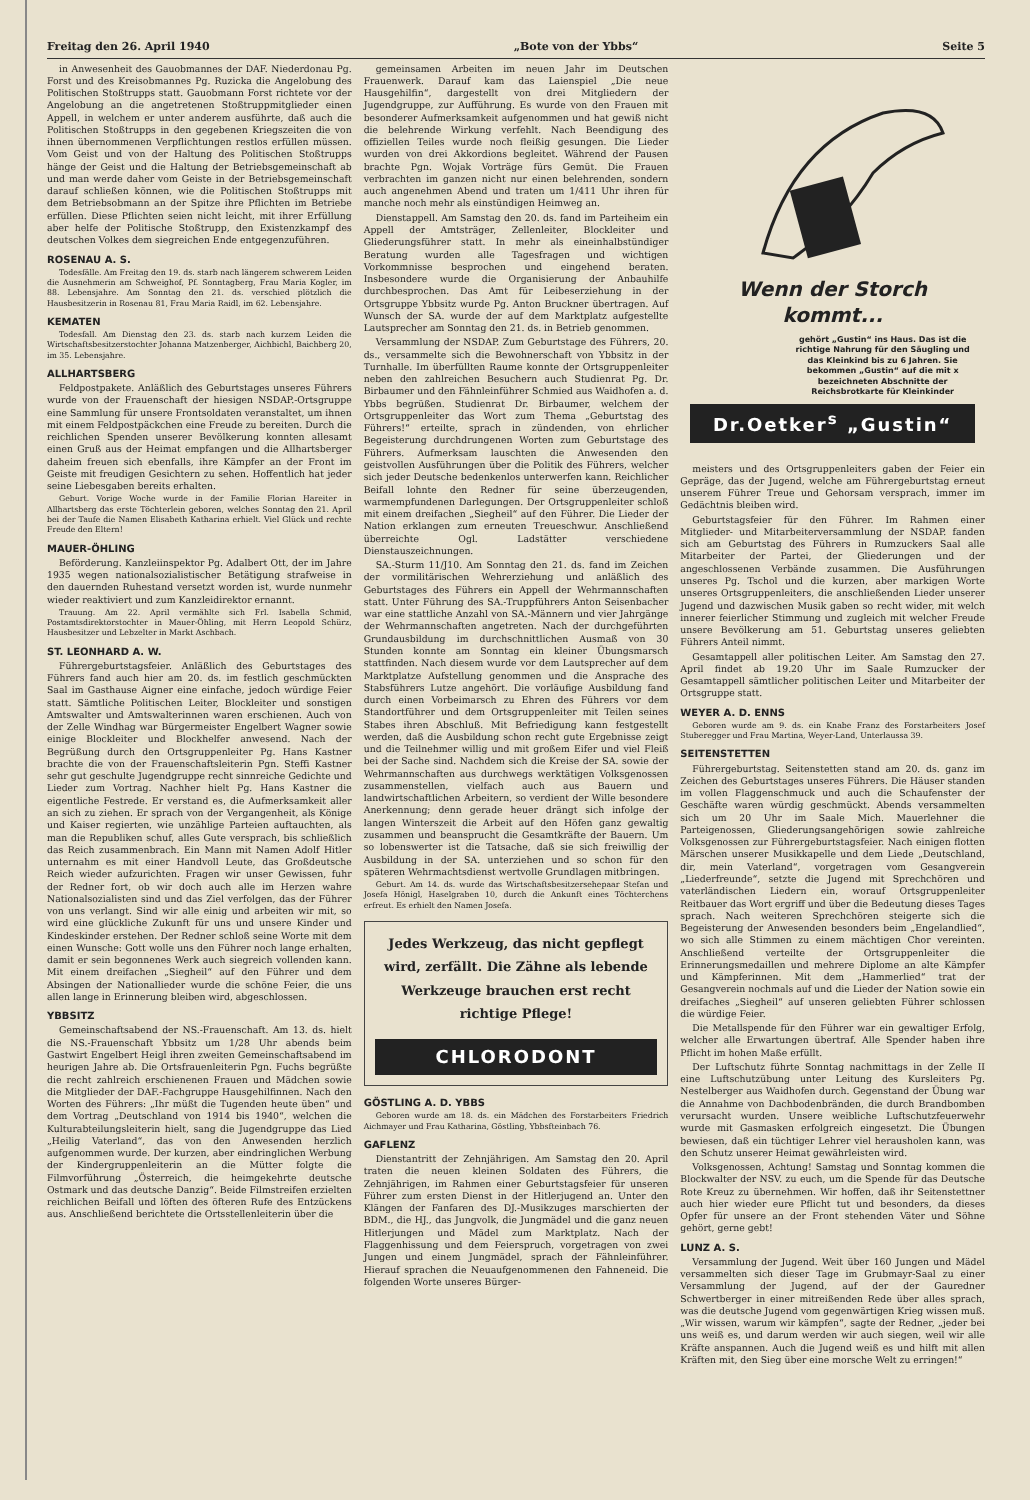Freitag den 26. April 1940 „Bote von der Ybbs“Seite 5
in Anwesenheit des Gauobmannes der DAF. Niederdonau Pg. Forst und des Kreisobmannes Pg. Ruzicka die Angelobung des Politischen Stoßtrupps statt. Gauobmann Forst richtete vor der Angelobung an die angetretenen Stoßtruppmitglieder einen Appell, in welchem er unter anderem ausführte, daß auch die Politischen Stoßtrupps in den gegebenen Kriegszeiten die von ihnen übernommenen Verpflichtungen restlos erfüllen müssen. Vom Geist und von der Haltung des Politischen Stoßtrupps hänge der Geist und die Haltung der Betriebsgemeinschaft ab und man werde daher vom Geiste in der Betriebsgemeinschaft darauf schließen können, wie die Politischen Stoßtrupps mit dem Betriebsobmann an der Spitze ihre Pflichten im Betriebe erfüllen. Diese Pflichten seien nicht leicht, mit ihrer Erfüllung aber helfe der Politische Stoßtrupp, den Existenzkampf des deutschen Volkes dem siegreichen Ende entgegenzuführen.
ROSENAU A. S.
Todesfälle. Am Freitag den 19. ds. starb nach längerem schwerem Leiden die Ausnehmerin am Schweighof, Pf. Sonntagberg, Frau Maria Kogler, im 88. Lebensjahre. Am Sonntag den 21. ds. verschied plötzlich die Hausbesitzerin in Rosenau 81, Frau Maria Raidl, im 62. Lebensjahre.
KEMATEN
Todesfall. Am Dienstag den 23. ds. starb nach kurzem Leiden die Wirtschaftsbesitzerstochter Johanna Matzenberger, Aichbichl, Baichberg 20, im 35. Lebensjahre.
ALLHARTSBERG
Feldpostpakete. Anläßlich des Geburtstages unseres Führers wurde von der Frauenschaft der hiesigen NSDAP.-Ortsgruppe eine Sammlung für unsere Frontsoldaten veranstaltet, um ihnen mit einem Feldpostpäckchen eine Freude zu bereiten. Durch die reichlichen Spenden unserer Bevölkerung konnten allesamt einen Gruß aus der Heimat empfangen und die Allhartsberger daheim freuen sich ebenfalls, ihre Kämpfer an der Front im Geiste mit freudigen Gesichtern zu sehen. Hoffentlich hat jeder seine Liebesgaben bereits erhalten.
Geburt. Vorige Woche wurde in der Familie Florian Hareiter in Allhartsberg das erste Töchterlein geboren, welches Sonntag den 21. April bei der Taufe die Namen Elisabeth Katharina erhielt. Viel Glück und rechte Freude den Eltern!
MAUER-ÖHLING
Beförderung. Kanzleiinspektor Pg. Adalbert Ott, der im Jahre 1935 wegen nationalsozialistischer Betätigung strafweise in den dauernden Ruhestand versetzt worden ist, wurde nunmehr wieder reaktiviert und zum Kanzleidirektor ernannt.
Trauung. Am 22. April vermählte sich Frl. Isabella Schmid, Postamtsdirektorstochter in Mauer-Öhling, mit Herrn Leopold Schürz, Hausbesitzer und Lebzelter in Markt Aschbach.
ST. LEONHARD A. W.
Führergeburtstagsfeier. Anläßlich des Geburtstages des Führers fand auch hier am 20. ds. im festlich geschmückten Saal im Gasthause Aigner eine einfache, jedoch würdige Feier statt. Sämtliche Politischen Leiter, Blockleiter und sonstigen Amtswalter und Amtswalterinnen waren erschienen. Auch von der Zelle Windhag war Bürgermeister Engelbert Wagner sowie einige Blockleiter und Blockhelfer anwesend. Nach der Begrüßung durch den Ortsgruppenleiter Pg. Hans Kastner brachte die von der Frauenschaftsleiterin Pgn. Steffi Kastner sehr gut geschulte Jugendgruppe recht sinnreiche Gedichte und Lieder zum Vortrag. Nachher hielt Pg. Hans Kastner die eigentliche Festrede. Er verstand es, die Aufmerksamkeit aller an sich zu ziehen. Er sprach von der Vergangenheit, als Könige und Kaiser regierten, wie unzählige Parteien auftauchten, als man die Republiken schuf, alles Gute versprach, bis schließlich das Reich zusammenbrach. Ein Mann mit Namen Adolf Hitler unternahm es mit einer Handvoll Leute, das Großdeutsche Reich wieder aufzurichten. Fragen wir unser Gewissen, fuhr der Redner fort, ob wir doch auch alle im Herzen wahre Nationalsozialisten sind und das Ziel verfolgen, das der Führer von uns verlangt. Sind wir alle einig und arbeiten wir mit, so wird eine glückliche Zukunft für uns und unsere Kinder und Kindeskinder erstehen. Der Redner schloß seine Worte mit dem einen Wunsche: Gott wolle uns den Führer noch lange erhalten, damit er sein begonnenes Werk auch siegreich vollenden kann. Mit einem dreifachen „Siegheil“ auf den Führer und dem Absingen der Nationallieder wurde die schöne Feier, die uns allen lange in Erinnerung bleiben wird, abgeschlossen.
YBBSITZ
Gemeinschaftsabend der NS.-Frauenschaft. Am 13. ds. hielt die NS.-Frauenschaft Ybbsitz um 1/28 Uhr abends beim Gastwirt Engelbert Heigl ihren zweiten Gemeinschaftsabend im heurigen Jahre ab. Die Ortsfrauenleiterin Pgn. Fuchs begrüßte die recht zahlreich erschienenen Frauen und Mädchen sowie die Mitglieder der DAF.-Fachgruppe Hausgehilfinnen. Nach den Worten des Führers: „Ihr müßt die Tugenden heute üben“ und dem Vortrag „Deutschland von 1914 bis 1940“, welchen die Kulturabteilungsleiterin hielt, sang die Jugendgruppe das Lied „Heilig Vaterland“, das von den Anwesenden herzlich aufgenommen wurde. Der kurzen, aber eindringlichen Werbung der Kindergruppenleiterin an die Mütter folgte die Filmvorführung „Österreich, die heimgekehrte deutsche Ostmark und das deutsche Danzig“. Beide Filmstreifen erzielten reichlichen Beifall und löften des öfteren Rufe des Entzückens aus. Anschließend berichtete die Ortsstellenleiterin über die
gemeinsamen Arbeiten im neuen Jahr im Deutschen Frauenwerk. Darauf kam das Laienspiel „Die neue Hausgehilfin“, dargestellt von drei Mitgliedern der Jugendgruppe, zur Aufführung. Es wurde von den Frauen mit besonderer Aufmerksamkeit aufgenommen und hat gewiß nicht die belehrende Wirkung verfehlt. Nach Beendigung des offiziellen Teiles wurde noch fleißig gesungen. Die Lieder wurden von drei Akkordions begleitet. Während der Pausen brachte Pgn. Wojak Vorträge fürs Gemüt. Die Frauen verbrachten im ganzen nicht nur einen belehrenden, sondern auch angenehmen Abend und traten um 1/411 Uhr ihren für manche noch mehr als einstündigen Heimweg an.
Dienstappell. Am Samstag den 20. ds. fand im Parteiheim ein Appell der Amtsträger, Zellenleiter, Blockleiter und Gliederungsführer statt. In mehr als eineinhalbstündiger Beratung wurden alle Tagesfragen und wichtigen Vorkommnisse besprochen und eingehend beraten. Insbesondere wurde die Organisierung der Anbauhilfe durchbesprochen. Das Amt für Leibeserziehung in der Ortsgruppe Ybbsitz wurde Pg. Anton Bruckner übertragen. Auf Wunsch der SA. wurde der auf dem Marktplatz aufgestellte Lautsprecher am Sonntag den 21. ds. in Betrieb genommen.
Versammlung der NSDAP. Zum Geburtstage des Führers, 20. ds., versammelte sich die Bewohnerschaft von Ybbsitz in der Turnhalle. Im überfüllten Raume konnte der Ortsgruppenleiter neben den zahlreichen Besuchern auch Studienrat Pg. Dr. Birbaumer und den Fähnleinführer Schmied aus Waidhofen a. d. Ybbs begrüßen. Studienrat Dr. Birbaumer, welchem der Ortsgruppenleiter das Wort zum Thema „Geburtstag des Führers!“ erteilte, sprach in zündenden, von ehrlicher Begeisterung durchdrungenen Worten zum Geburtstage des Führers. Aufmerksam lauschten die Anwesenden den geistvollen Ausführungen über die Politik des Führers, welcher sich jeder Deutsche bedenkenlos unterwerfen kann. Reichlicher Beifall lohnte den Redner für seine überzeugenden, warmempfundenen Darlegungen. Der Ortsgruppenleiter schloß mit einem dreifachen „Siegheil“ auf den Führer. Die Lieder der Nation erklangen zum erneuten Treueschwur. Anschließend überreichte Ogl. Ladstätter verschiedene Dienstauszeichnungen.
SA.-Sturm 11/J10. Am Sonntag den 21. ds. fand im Zeichen der vormilitärischen Wehrerziehung und anläßlich des Geburtstages des Führers ein Appell der Wehrmannschaften statt. Unter Führung des SA.-Truppführers Anton Seisenbacher war eine stattliche Anzahl von SA.-Männern und vier Jahrgänge der Wehrmannschaften angetreten. Nach der durchgeführten Grundausbildung im durchschnittlichen Ausmaß von 30 Stunden konnte am Sonntag ein kleiner Übungsmarsch stattfinden. Nach diesem wurde vor dem Lautsprecher auf dem Marktplatze Aufstellung genommen und die Ansprache des Stabsführers Lutze angehört. Die vorläufige Ausbildung fand durch einen Vorbeimarsch zu Ehren des Führers vor dem Standortführer und dem Ortsgruppenleiter mit Teilen seines Stabes ihren Abschluß. Mit Befriedigung kann festgestellt werden, daß die Ausbildung schon recht gute Ergebnisse zeigt und die Teilnehmer willig und mit großem Eifer und viel Fleiß bei der Sache sind. Nachdem sich die Kreise der SA. sowie der Wehrmannschaften aus durchwegs werktätigen Volksgenossen zusammenstellen, vielfach auch aus Bauern und landwirtschaftlichen Arbeitern, so verdient der Wille besondere Anerkennung; denn gerade heuer drängt sich infolge der langen Winterszeit die Arbeit auf den Höfen ganz gewaltig zusammen und beansprucht die Gesamtkräfte der Bauern. Um so lobenswerter ist die Tatsache, daß sie sich freiwillig der Ausbildung in der SA. unterziehen und so schon für den späteren Wehrmachtsdienst wertvolle Grundlagen mitbringen.
Geburt. Am 14. ds. wurde das Wirtschaftsbesitzersehepaar Stefan und Josefa Hönigl, Haselgraben 10, durch die Ankunft eines Töchterchens erfreut. Es erhielt den Namen Josefa.
Jedes Werkzeug, das nicht gepflegt wird, zerfällt. Die Zähne als lebende Werkzeuge brauchen erst recht richtige Pflege!
CHLORODONT
GÖSTLING A. D. YBBS
Geboren wurde am 18. ds. ein Mädchen des Forstarbeiters Friedrich Aichmayer und Frau Katharina, Göstling, Ybbsfteinbach 76.
GAFLENZ
Dienstantritt der Zehnjährigen. Am Samstag den 20. April traten die neuen kleinen Soldaten des Führers, die Zehnjährigen, im Rahmen einer Geburtstagsfeier für unseren Führer zum ersten Dienst in der Hitlerjugend an. Unter den Klängen der Fanfaren des DJ.-Musikzuges marschierten der BDM., die HJ., das Jungvolk, die Jungmädel und die ganz neuen Hitlerjungen und Mädel zum Marktplatz. Nach der Flaggenhissung und dem Feierspruch, vorgetragen von zwei Jungen und einem Jungmädel, sprach der Fähnleinführer. Hierauf sprachen die Neuaufgenommenen den Fahneneid. Die folgenden Worte unseres Bürger-
Wenn der Storch kommt...
gehört „Gustin“ ins Haus. Das ist die richtige Nahrung für den Säugling und das Kleinkind bis zu 6 Jahren. Sie bekommen „Gustin“ auf die mit x bezeichneten Abschnitte der Reichsbrotkarte für Kleinkinder
Dr.Oetker<sup>s</sup> „Gustin“
meisters und des Ortsgruppenleiters gaben der Feier ein Gepräge, das der Jugend, welche am Führergeburtstag erneut unserem Führer Treue und Gehorsam versprach, immer im Gedächtnis bleiben wird.
Geburtstagsfeier für den Führer. Im Rahmen einer Mitglieder- und Mitarbeiterversammlung der NSDAP. fanden sich am Geburtstag des Führers in Rumzuckers Saal alle Mitarbeiter der Partei, der Gliederungen und der angeschlossenen Verbände zusammen. Die Ausführungen unseres Pg. Tschol und die kurzen, aber markigen Worte unseres Ortsgruppenleiters, die anschließenden Lieder unserer Jugend und dazwischen Musik gaben so recht wider, mit welch innerer feierlicher Stimmung und zugleich mit welcher Freude unsere Bevölkerung am 51. Geburtstag unseres geliebten Führers Anteil nimmt.
Gesamtappell aller politischen Leiter. Am Samstag den 27. April findet ab 19.20 Uhr im Saale Rumzucker der Gesamtappell sämtlicher politischen Leiter und Mitarbeiter der Ortsgruppe statt.
WEYER A. D. ENNS
Geboren wurde am 9. ds. ein Knabe Franz des Forstarbeiters Josef Stuberegger und Frau Martina, Weyer-Land, Unterlaussa 39.
SEITENSTETTEN
Führergeburtstag. Seitenstetten stand am 20. ds. ganz im Zeichen des Geburtstages unseres Führers. Die Häuser standen im vollen Flaggenschmuck und auch die Schaufenster der Geschäfte waren würdig geschmückt. Abends versammelten sich um 20 Uhr im Saale Mich. Mauerlehner die Parteigenossen, Gliederungsangehörigen sowie zahlreiche Volksgenossen zur Führergeburtstagsfeier. Nach einigen flotten Märschen unserer Musikkapelle und dem Liede „Deutschland, dir, mein Vaterland“, vorgetragen vom Gesangverein „Liederfreunde“, setzte die Jugend mit Sprechchören und vaterländischen Liedern ein, worauf Ortsgruppenleiter Reitbauer das Wort ergriff und über die Bedeutung dieses Tages sprach. Nach weiteren Sprechchören steigerte sich die Begeisterung der Anwesenden besonders beim „Engelandlied“, wo sich alle Stimmen zu einem mächtigen Chor vereinten. Anschließend verteilte der Ortsgruppenleiter die Erinnerungsmedaillen und mehrere Diplome an alte Kämpfer und Kämpferinnen. Mit dem „Hammerlied“ trat der Gesangverein nochmals auf und die Lieder der Nation sowie ein dreifaches „Siegheil“ auf unseren geliebten Führer schlossen die würdige Feier.
Die Metallspende für den Führer war ein gewaltiger Erfolg, welcher alle Erwartungen übertraf. Alle Spender haben ihre Pflicht im hohen Maße erfüllt.
Der Luftschutz führte Sonntag nachmittags in der Zelle II eine Luftschutzübung unter Leitung des Kursleiters Pg. Nestelberger aus Waidhofen durch. Gegenstand der Übung war die Annahme von Dachbodenbränden, die durch Brandbomben verursacht wurden. Unsere weibliche Luftschutzfeuerwehr wurde mit Gasmasken erfolgreich eingesetzt. Die Übungen bewiesen, daß ein tüchtiger Lehrer viel herausholen kann, was den Schutz unserer Heimat gewährleisten wird.
Volksgenossen, Achtung! Samstag und Sonntag kommen die Blockwalter der NSV. zu euch, um die Spende für das Deutsche Rote Kreuz zu übernehmen. Wir hoffen, daß ihr Seitenstettner auch hier wieder eure Pflicht tut und besonders, da dieses Opfer für unsere an der Front stehenden Väter und Söhne gehört, gerne gebt!
LUNZ A. S.
Versammlung der Jugend. Weit über 160 Jungen und Mädel versammelten sich dieser Tage im Grubmayr-Saal zu einer Versammlung der Jugend, auf der der Gauredner Schwertberger in einer mitreißenden Rede über alles sprach, was die deutsche Jugend vom gegenwärtigen Krieg wissen muß. „Wir wissen, warum wir kämpfen“, sagte der Redner, „jeder bei uns weiß es, und darum werden wir auch siegen, weil wir alle Kräfte anspannen. Auch die Jugend weiß es und hilft mit allen Kräften mit, den Sieg über eine morsche Welt zu erringen!“